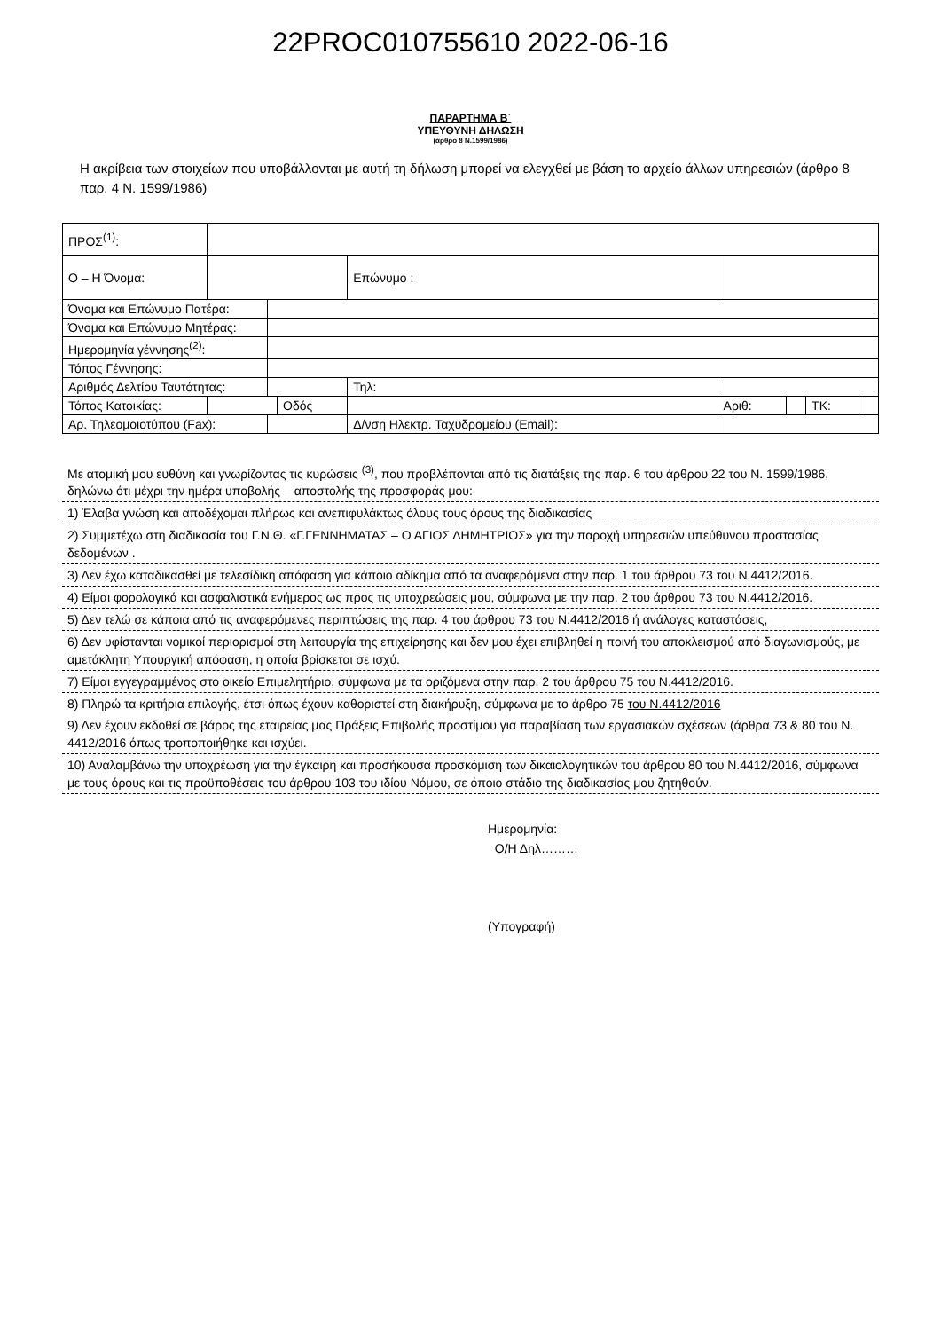22PROC010755610 2022-06-16
ΠΑΡΑΡΤΗΜΑ Β΄
ΥΠΕΥΘΥΝΗ ΔΗΛΩΣΗ
(άρθρο 8 Ν.1599/1986)
Η ακρίβεια των στοιχείων που υποβάλλονται με αυτή τη δήλωση μπορεί να ελεγχθεί με βάση το αρχείο άλλων υπηρεσιών (άρθρο 8 παρ. 4 Ν. 1599/1986)
| ΠΡΟΣ<sup>(1)</sup>: | | | | | | | | | | | |
| Ο – Η Όνομα: | | | | | | Επώνυμο : | | | | | |
| Όνομα και Επώνυμο Πατέρα: | | | | | | | | | | | |
| Όνομα και Επώνυμο Μητέρας: | | | | | | | | | | | |
| Ημερομηνία γέννησης<sup>(2)</sup>: | | | | | | | | | | | |
| Τόπος Γέννησης: | | | | | | | | | | | |
| Αριθμός Δελτίου Ταυτότητας: | | | | | | Τηλ: | | | | | |
| Τόπος Κατοικίας: | | | | Οδός | | | | Αριθ: | | ΤΚ: | |
| Αρ. Τηλεομοιοτύπου (Fax): | | | | | | Δ/νση Ηλεκτρ. Ταχυδρομείου (Email): | | | | | |
Με ατομική μου ευθύνη και γνωρίζοντας τις κυρώσεις <sup>(3)</sup>, που προβλέπονται από τις διατάξεις της παρ. 6 του άρθρου 22 του Ν. 1599/1986, δηλώνω ότι μέχρι την ημέρα υποβολής – αποστολής της προσφοράς μου:
1) Έλαβα γνώση και αποδέχομαι πλήρως και ανεπιφυλάκτως όλους τους όρους της διαδικασίας
2) Συμμετέχω στη διαδικασία του Γ.Ν.Θ. «Γ.ΓΕΝΝΗΜΑΤΑΣ – Ο ΑΓΙΟΣ ΔΗΜΗΤΡΙΟΣ» για την παροχή υπηρεσιών υπεύθυνου προστασίας δεδομένων .
3) Δεν έχω καταδικασθεί με τελεσίδικη απόφαση για κάποιο αδίκημα από τα αναφερόμενα στην παρ. 1 του άρθρου 73 του Ν.4412/2016.
4) Είμαι φορολογικά και ασφαλιστικά ενήμερος ως προς τις υποχρεώσεις μου, σύμφωνα με την παρ. 2 του άρθρου 73 του Ν.4412/2016.
5) Δεν τελώ σε κάποια από τις αναφερόμενες περιπτώσεις της παρ. 4 του άρθρου 73 του Ν.4412/2016 ή ανάλογες καταστάσεις,
6) Δεν υφίστανται νομικοί περιορισμοί στη λειτουργία της επιχείρησης και δεν μου έχει επιβληθεί η ποινή του αποκλεισμού από διαγωνισμούς, με αμετάκλητη Υπουργική απόφαση, η οποία βρίσκεται σε ισχύ.
7) Είμαι εγγεγραμμένος στο οικείο Επιμελητήριο, σύμφωνα με τα οριζόμενα στην παρ. 2 του άρθρου 75 του Ν.4412/2016.
8) Πληρώ τα κριτήρια επιλογής, έτσι όπως έχουν καθοριστεί στη διακήρυξη, σύμφωνα με το άρθρο 75 του Ν.4412/2016
9) Δεν έχουν εκδοθεί σε βάρος της εταιρείας μας Πράξεις Επιβολής προστίμου για παραβίαση των εργασιακών σχέσεων (άρθρα 73 & 80 του Ν. 4412/2016 όπως τροποποιήθηκε και ισχύει.
10) Αναλαμβάνω την υποχρέωση για την έγκαιρη και προσήκουσα προσκόμιση των δικαιολογητικών του άρθρου 80 του Ν.4412/2016, σύμφωνα με τους όρους και τις προϋποθέσεις του άρθρου 103 του ιδίου Νόμου, σε όποιο στάδιο της διαδικασίας μου ζητηθούν.
Ημερομηνία:
Ο/Η Δηλ………
(Υπογραφή)